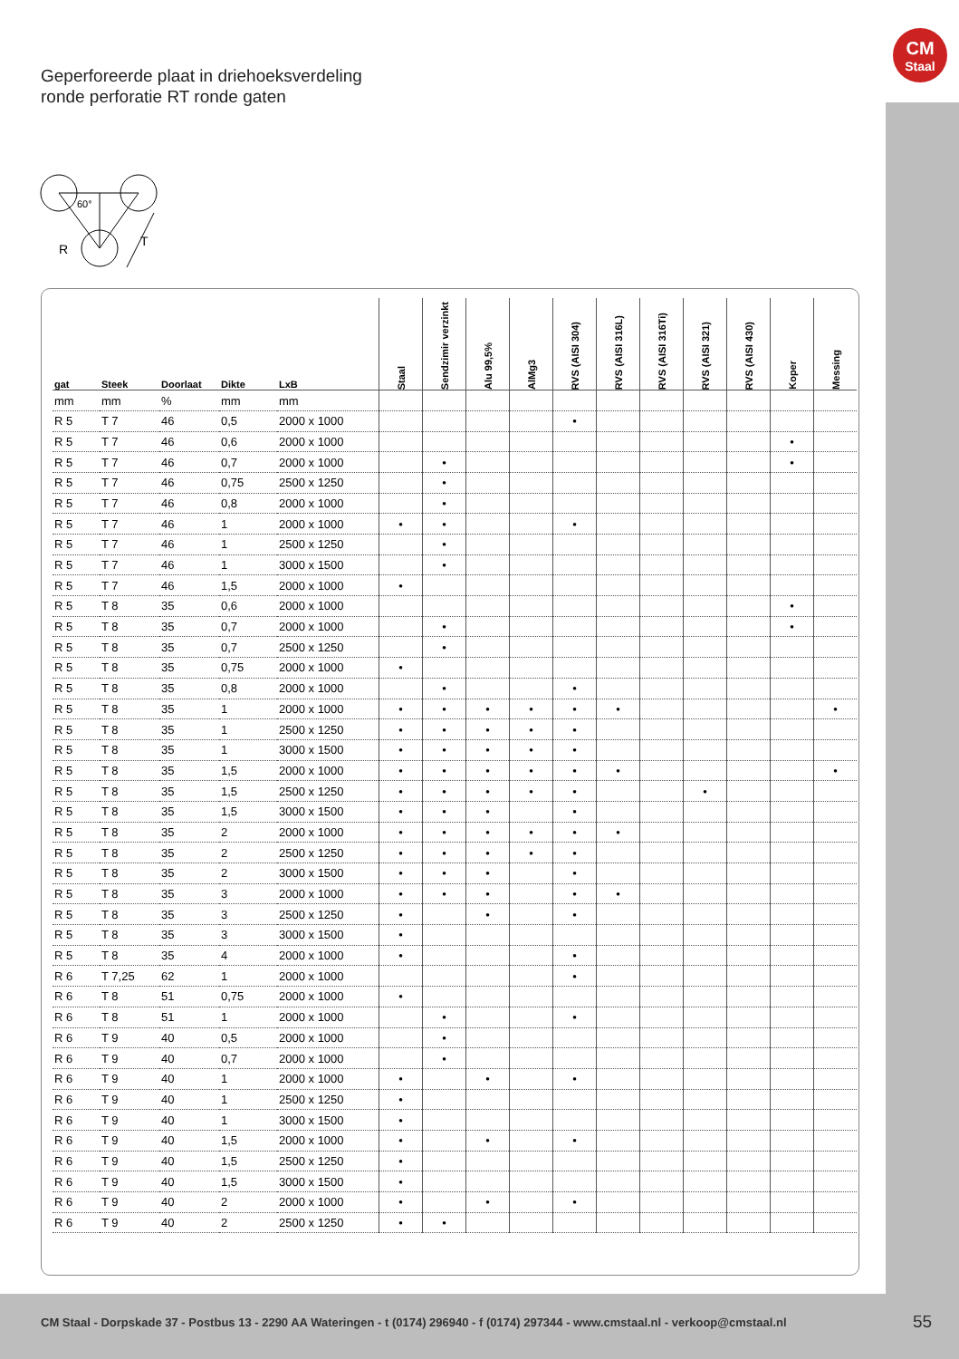Geperforeerde plaat in driehoeksverdeling
ronde perforatie RT ronde gaten
CM
Staal
60°
R
T
| gat | Steek | Doorlaat | Dikte | LxB | Staal | Sendzimir verzinkt | Alu 99,5% | AlMg3 | RVS (AISI 304) | RVS (AISI 316L) | RVS (AISI 316Ti) | RVS (AISI 321) | RVS (AISI 430) | Koper | Messing |
| --- | --- | --- | --- | --- | --- | --- | --- | --- | --- | --- | --- | --- | --- | --- | --- |
| mm | mm | % | mm | mm | | | | | | | | | | | |
| R 5 | T 7 | 46 | 0,5 | 2000 x 1000 | | | | | • | | | | | | |
| R 5 | T 7 | 46 | 0,6 | 2000 x 1000 | | | | | | | | | | • | |
| R 5 | T 7 | 46 | 0,7 | 2000 x 1000 | | • | | | | | | | | • | |
| R 5 | T 7 | 46 | 0,75 | 2500 x 1250 | | • | | | | | | | | | |
| R 5 | T 7 | 46 | 0,8 | 2000 x 1000 | | • | | | | | | | | | |
| R 5 | T 7 | 46 | 1 | 2000 x 1000 | • | • | | | • | | | | | | |
| R 5 | T 7 | 46 | 1 | 2500 x 1250 | | • | | | | | | | | | |
| R 5 | T 7 | 46 | 1 | 3000 x 1500 | | • | | | | | | | | | |
| R 5 | T 7 | 46 | 1,5 | 2000 x 1000 | • | | | | | | | | | | |
| R 5 | T 8 | 35 | 0,6 | 2000 x 1000 | | | | | | | | | | • | |
| R 5 | T 8 | 35 | 0,7 | 2000 x 1000 | | • | | | | | | | | • | |
| R 5 | T 8 | 35 | 0,7 | 2500 x 1250 | | • | | | | | | | | | |
| R 5 | T 8 | 35 | 0,75 | 2000 x 1000 | • | | | | | | | | | | |
| R 5 | T 8 | 35 | 0,8 | 2000 x 1000 | | • | | | • | | | | | | |
| R 5 | T 8 | 35 | 1 | 2000 x 1000 | • | • | • | • | • | • | | | | | • |
| R 5 | T 8 | 35 | 1 | 2500 x 1250 | • | • | • | • | • | | | | | | |
| R 5 | T 8 | 35 | 1 | 3000 x 1500 | • | • | • | • | • | | | | | | |
| R 5 | T 8 | 35 | 1,5 | 2000 x 1000 | • | • | • | • | • | • | | | | | • |
| R 5 | T 8 | 35 | 1,5 | 2500 x 1250 | • | • | • | • | • | | | • | | | |
| R 5 | T 8 | 35 | 1,5 | 3000 x 1500 | • | • | • | | • | | | | | | |
| R 5 | T 8 | 35 | 2 | 2000 x 1000 | • | • | • | • | • | • | | | | | |
| R 5 | T 8 | 35 | 2 | 2500 x 1250 | • | • | • | • | • | | | | | | |
| R 5 | T 8 | 35 | 2 | 3000 x 1500 | • | • | • | | • | | | | | | |
| R 5 | T 8 | 35 | 3 | 2000 x 1000 | • | • | • | | • | • | | | | | |
| R 5 | T 8 | 35 | 3 | 2500 x 1250 | • | | • | | • | | | | | | |
| R 5 | T 8 | 35 | 3 | 3000 x 1500 | • | | | | | | | | | | |
| R 5 | T 8 | 35 | 4 | 2000 x 1000 | • | | | | • | | | | | | |
| R 6 | T 7,25 | 62 | 1 | 2000 x 1000 | | | | | • | | | | | | |
| R 6 | T 8 | 51 | 0,75 | 2000 x 1000 | • | | | | | | | | | | |
| R 6 | T 8 | 51 | 1 | 2000 x 1000 | | • | | | • | | | | | | |
| R 6 | T 9 | 40 | 0,5 | 2000 x 1000 | | • | | | | | | | | | |
| R 6 | T 9 | 40 | 0,7 | 2000 x 1000 | | • | | | | | | | | | |
| R 6 | T 9 | 40 | 1 | 2000 x 1000 | • | | • | | • | | | | | | |
| R 6 | T 9 | 40 | 1 | 2500 x 1250 | • | | | | | | | | | | |
| R 6 | T 9 | 40 | 1 | 3000 x 1500 | • | | | | | | | | | | |
| R 6 | T 9 | 40 | 1,5 | 2000 x 1000 | • | | • | | • | | | | | | |
| R 6 | T 9 | 40 | 1,5 | 2500 x 1250 | • | | | | | | | | | | |
| R 6 | T 9 | 40 | 1,5 | 3000 x 1500 | • | | | | | | | | | | |
| R 6 | T 9 | 40 | 2 | 2000 x 1000 | • | | • | | • | | | | | | |
| R 6 | T 9 | 40 | 2 | 2500 x 1250 | • | • | | | | | | | | | |
CM Staal - Dorpskade 37 - Postbus 13 - 2290 AA Wateringen - t (0174) 296940 - f (0174) 297344 - www.cmstaal.nl - verkoop@cmstaal.nl
55